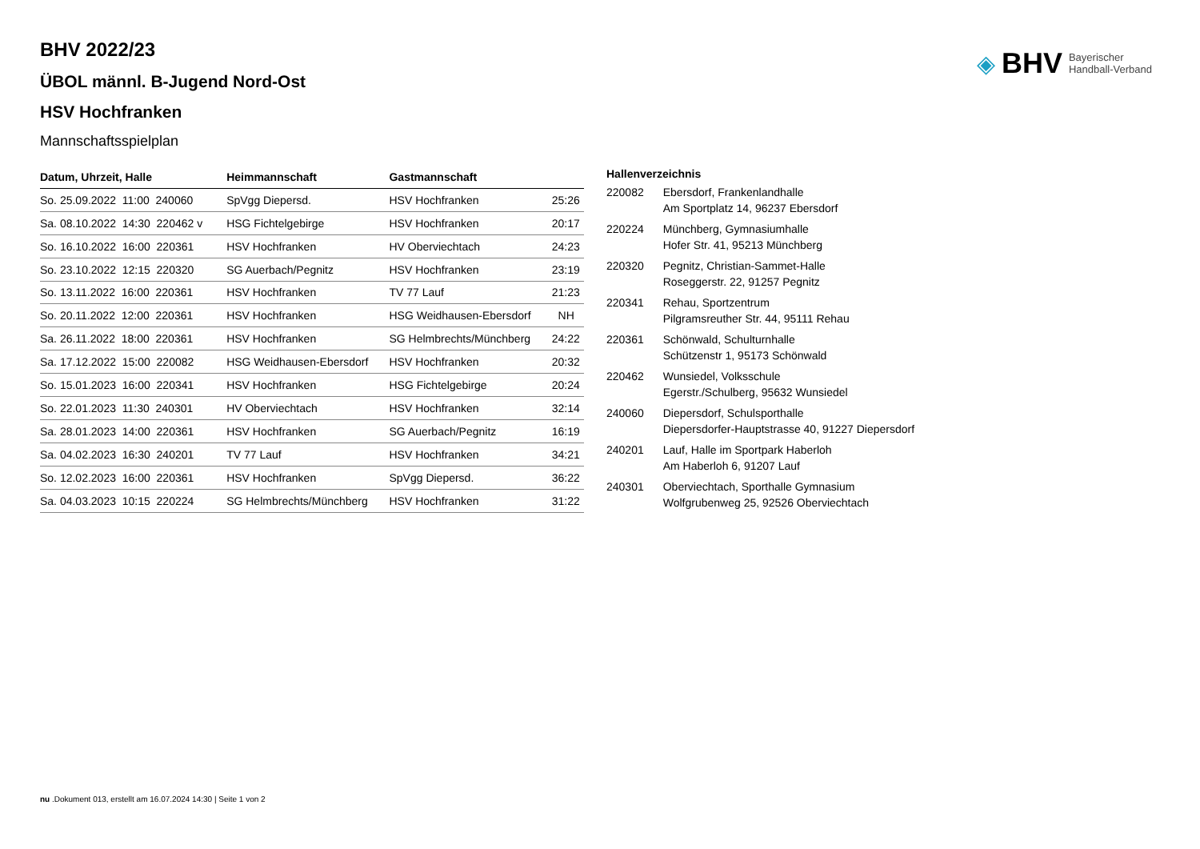◈ BHV Bayerischer
Handball-Verband
BHV 2022/23
ÜBOL männl. B-Jugend Nord-Ost
HSV Hochfranken
Mannschaftsspielplan
| Datum, Uhrzeit, Halle | Heimmannschaft | Gastmannschaft | |
| --- | --- | --- | --- |
| So. 25.09.2022 11:00 240060 | SpVgg Diepersd. | HSV Hochfranken | 25:26 |
| Sa. 08.10.2022 14:30 220462 v | HSG Fichtelgebirge | HSV Hochfranken | 20:17 |
| So. 16.10.2022 16:00 220361 | HSV Hochfranken | HV Oberviechtach | 24:23 |
| So. 23.10.2022 12:15 220320 | SG Auerbach/Pegnitz | HSV Hochfranken | 23:19 |
| So. 13.11.2022 16:00 220361 | HSV Hochfranken | TV 77 Lauf | 21:23 |
| So. 20.11.2022 12:00 220361 | HSV Hochfranken | HSG Weidhausen-Ebersdorf | NH |
| Sa. 26.11.2022 18:00 220361 | HSV Hochfranken | SG Helmbrechts/Münchberg | 24:22 |
| Sa. 17.12.2022 15:00 220082 | HSG Weidhausen-Ebersdorf | HSV Hochfranken | 20:32 |
| So. 15.01.2023 16:00 220341 | HSV Hochfranken | HSG Fichtelgebirge | 20:24 |
| So. 22.01.2023 11:30 240301 | HV Oberviechtach | HSV Hochfranken | 32:14 |
| Sa. 28.01.2023 14:00 220361 | HSV Hochfranken | SG Auerbach/Pegnitz | 16:19 |
| Sa. 04.02.2023 16:30 240201 | TV 77 Lauf | HSV Hochfranken | 34:21 |
| So. 12.02.2023 16:00 220361 | HSV Hochfranken | SpVgg Diepersd. | 36:22 |
| Sa. 04.03.2023 10:15 220224 | SG Helmbrechts/Münchberg | HSV Hochfranken | 31:22 |
| Hallenverzeichnis | |
| --- | --- |
| 220082 | Ebersdorf, Frankenlandhalle Am Sportplatz 14, 96237 Ebersdorf |
| 220224 | Münchberg, Gymnasiumhalle Hofer Str. 41, 95213 Münchberg |
| 220320 | Pegnitz, Christian-Sammet-Halle Roseggerstr. 22, 91257 Pegnitz |
| 220341 | Rehau, Sportzentrum Pilgramsreuther Str. 44, 95111 Rehau |
| 220361 | Schönwald, Schulturnhalle Schützenstr 1, 95173 Schönwald |
| 220462 | Wunsiedel, Volksschule Egerstr./Schulberg, 95632 Wunsiedel |
| 240060 | Diepersdorf, Schulsporthalle Diepersdorfer-Hauptstrasse 40, 91227 Diepersdorf |
| 240201 | Lauf, Halle im Sportpark Haberloh Am Haberloh 6, 91207 Lauf |
| 240301 | Oberviechtach, Sporthalle Gymnasium Wolfgrubenweg 25, 92526 Oberviechtach |
nu .Dokument 013, erstellt am 16.07.2024 14:30 | Seite 1 von 2